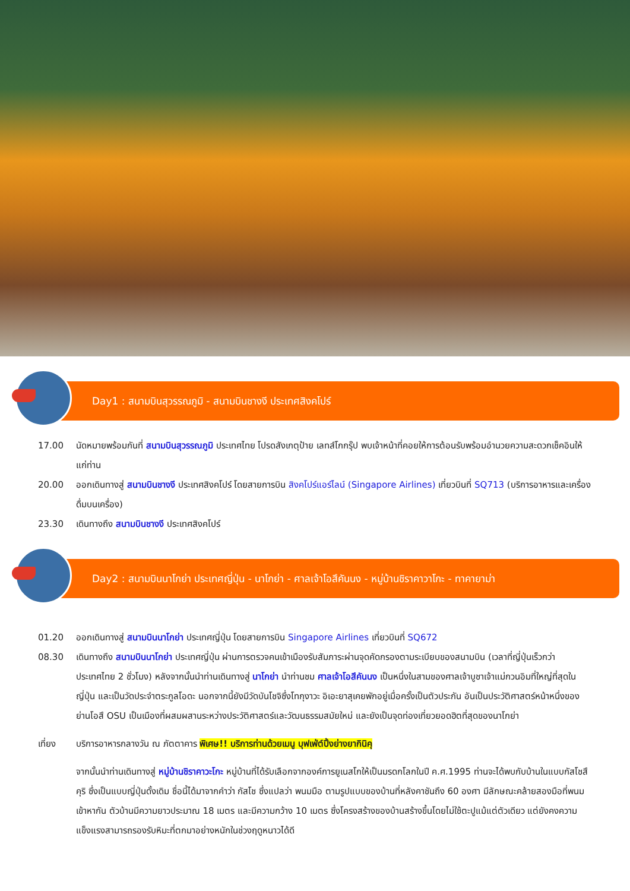Day1 : สนามบินสุวรรณภูมิ - สนามบินชางงี ประเทศสิงคโปร์
17.00 นัดหมายพร้อมกันที่ สนามบินสุวรรณภูมิ ประเทศไทย โปรดสังเกตุป้าย เลทส์โกกรุ๊ป พบเจ้าหน้าที่คอยให้การต้อนรับพร้อมอำนวยความสะดวกเช็คอินให้แก่ท่าน
20.00 ออกเดินทางสู่ สนามบินชางงี ประเทศสิงคโปร์ โดยสายการบิน สิงคโปร์แอร์ไลน์ (Singapore Airlines) เที่ยวบินที่ SQ713 (บริการอาหารและเครื่องดื่มบนเครื่อง)
23.30 เดินทางถึง สนามบินชางงี ประเทศสิงคโปร์
Day2 : สนามบินนาโกย่า ประเทศญี่ปุ่น - นาโกย่า - ศาลเจ้าโอสึคันนง - หมู่บ้านชิราคาวาโกะ - ทาคายาม่า
01.20 ออกเดินทางสู่ สนามบินนาโกย่า ประเทศญี่ปุ่น โดยสายการบิน Singapore Airlines เที่ยวบินที่ SQ672
08.30 เดินทางถึง สนามบินนาโกย่า ประเทศญี่ปุ่น ผ่านการตรวจคนเข้าเมืองรับสัมภาระผ่านจุดคัดกรองตามระเบียบของสนามบิน (เวลาที่ญี่ปุ่นเร็วกว่าประเทศไทย 2 ชั่วโมง) หลังจากนั้นนำท่านเดินทางสู่ นาโกย่า นำท่านชม ศาลเจ้าโอสึคันนง เป็นหนึ่งในสามของศาลเจ้าบูชาเจ้าแม่กวนอิมที่ใหญ่ที่สุดในญี่ปุ่น และเป็นวัดประจำตระกูลโอดะ นอกจากนี้ยังมีวัดบันโชจิซึ่งโทกุงาวะ อิเอะยาสุเคยพักอยู่เมื่อครั้งเป็นตัวประกัน อันเป็นประวัติศาสตร์หน้าหนึ่งของย่านโอสึ OSU เป็นเมืองที่ผสมผสานระหว่างประวัติศาสตร์และวัฒนธรรมสมัยใหม่ และยังเป็นจุดท่องเที่ยวยอดฮิตที่สุดของนาโกย่า
เที่ยง บริการอาหารกลางวัน ณ ภัตตาคาร พิเศษ!! บริการท่านด้วยเมนู บุฟเฟ่ต์ปิ้งย่างยากินิคุ
จากนั้นนำท่านเดินทางสู่ หมู่บ้านชิราคาวะโกะ หมู่บ้านที่ได้รับเลือกจากองค์การยูเนสโกให้เป็นมรดกโลกในปี ค.ศ.1995 ท่านจะได้พบกับบ้านในแบบกัสโชสึคุริ ซึ่งเป็นแบบญี่ปุ่นดั้งเดิม ชื่อนี้ได้มาจากคำว่า กัสโช ซึ่งแปลว่า พนมมือ ตามรูปแบบของบ้านที่หลังคาชันถึง 60 องศา มีลักษณะคล้ายสองมือที่พนมเข้าหากัน ตัวบ้านมีความยาวประมาณ 18 เมตร และมีความกว้าง 10 เมตร ซึ่งโครงสร้างของบ้านสร้างขึ้นโดยไม่ใช้ตะปูแม้แต่ตัวเดียว แต่ยังคงความแข็งแรงสามารถรองรับหิมะที่ตกมาอย่างหนักในช่วงฤดูหนาวได้ดี